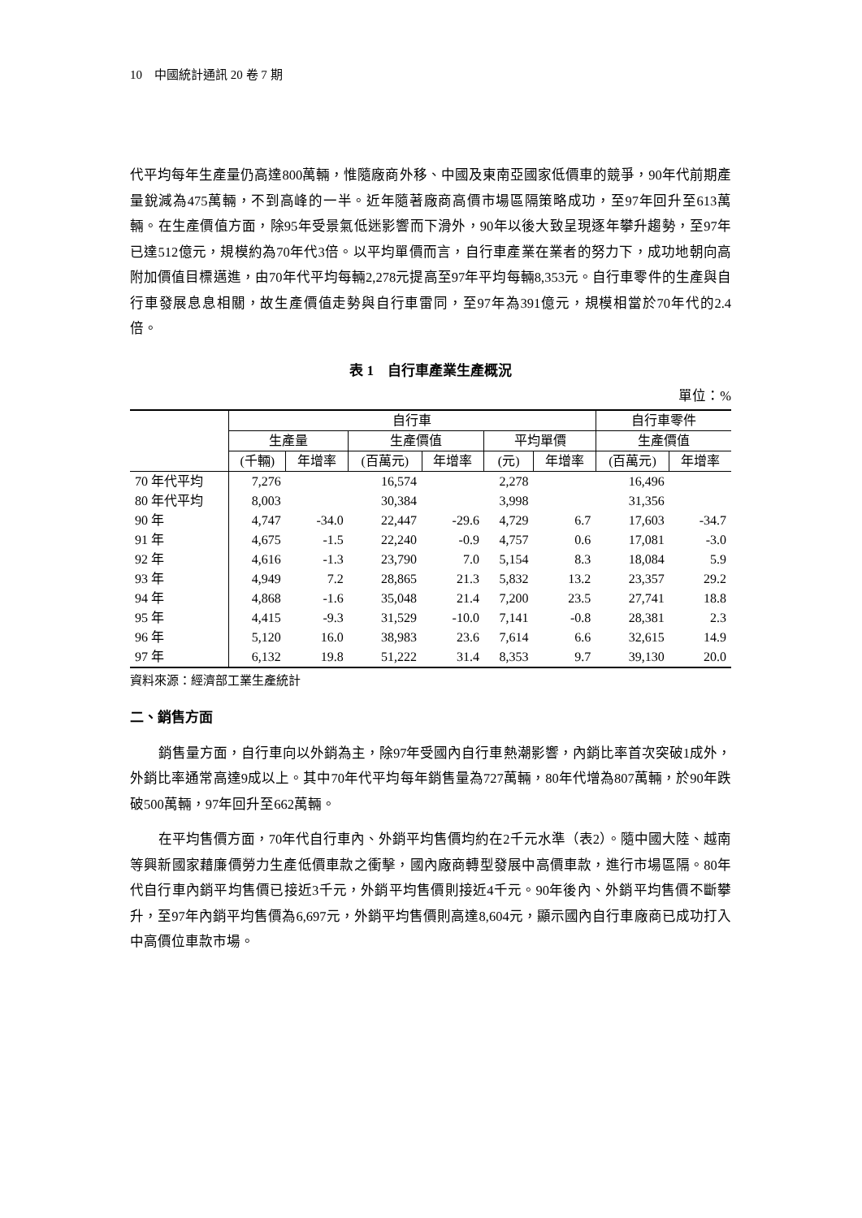10　中國統計通訊 20 卷 7 期
代平均每年生產量仍高達800萬輛，惟隨廠商外移、中國及東南亞國家低價車的競爭，90年代前期產量銳減為475萬輛，不到高峰的一半。近年隨著廠商高價市場區隔策略成功，至97年回升至613萬輛。在生產價值方面，除95年受景氣低迷影響而下滑外，90年以後大致呈現逐年攀升趨勢，至97年已達512億元，規模約為70年代3倍。以平均單價而言，自行車產業在業者的努力下，成功地朝向高附加價值目標邁進，由70年代平均每輛2,278元提高至97年平均每輛8,353元。自行車零件的生產與自行車發展息息相關，故生產價值走勢與自行車雷同，至97年為391億元，規模相當於70年代的2.4倍。
表 1　自行車產業生產概況
單位：%
| | 自行車 | | | | | | 自行車零件 | |
| --- | --- | --- | --- | --- | --- | --- | --- | --- |
| | 生產量 | | 生產價值 | | 平均單價 | | 生產價值 | |
| | (千輛) | 年增率 | (百萬元) | 年增率 | (元) | 年增率 | (百萬元) | 年增率 |
| 70 年代平均 | 7,276 | | 16,574 | | 2,278 | | 16,496 | |
| 80 年代平均 | 8,003 | | 30,384 | | 3,998 | | 31,356 | |
| 90 年 | 4,747 | -34.0 | 22,447 | -29.6 | 4,729 | 6.7 | 17,603 | -34.7 |
| 91 年 | 4,675 | -1.5 | 22,240 | -0.9 | 4,757 | 0.6 | 17,081 | -3.0 |
| 92 年 | 4,616 | -1.3 | 23,790 | 7.0 | 5,154 | 8.3 | 18,084 | 5.9 |
| 93 年 | 4,949 | 7.2 | 28,865 | 21.3 | 5,832 | 13.2 | 23,357 | 29.2 |
| 94 年 | 4,868 | -1.6 | 35,048 | 21.4 | 7,200 | 23.5 | 27,741 | 18.8 |
| 95 年 | 4,415 | -9.3 | 31,529 | -10.0 | 7,141 | -0.8 | 28,381 | 2.3 |
| 96 年 | 5,120 | 16.0 | 38,983 | 23.6 | 7,614 | 6.6 | 32,615 | 14.9 |
| 97 年 | 6,132 | 19.8 | 51,222 | 31.4 | 8,353 | 9.7 | 39,130 | 20.0 |
資料來源：經濟部工業生產統計
二、銷售方面
銷售量方面，自行車向以外銷為主，除97年受國內自行車熱潮影響，內銷比率首次突破1成外，外銷比率通常高達9成以上。其中70年代平均每年銷售量為727萬輛，80年代增為807萬輛，於90年跌破500萬輛，97年回升至662萬輛。
在平均售價方面，70年代自行車內、外銷平均售價均約在2千元水準（表2）。隨中國大陸、越南等興新國家藉廉價勞力生產低價車款之衝擊，國內廠商轉型發展中高價車款，進行市場區隔。80年代自行車內銷平均售價已接近3千元，外銷平均售價則接近4千元。90年後內、外銷平均售價不斷攀升，至97年內銷平均售價為6,697元，外銷平均售價則高達8,604元，顯示國內自行車廠商已成功打入中高價位車款市場。